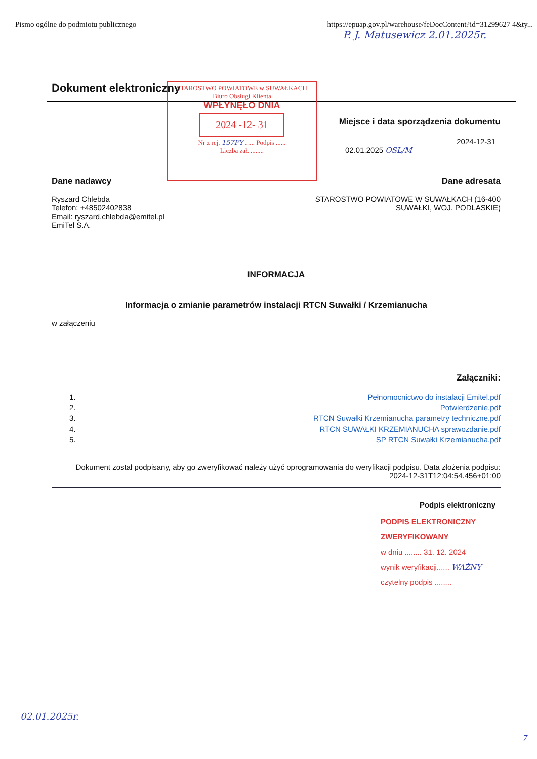Pismo ogólne do podmiotu publicznego https://epuap.gov.pl/warehouse/feDocContent?id=31299627 4&ty...
P. J. Matusewicz 2.01.2025r.
Dokument elektroniczny
STAROSTWO POWIATOWE w SUWAŁKACH
Biuro Obsługi Klienta
WPŁYNĘŁO DNIA
2024 -12- 31
Nr z rej. 157FY ...... Podpis ......
Liczba zał. ........
Miejsce i data sporządzenia dokumentu
2024-12-31
02.01.2025 OSL/M
Dane nadawcy
Ryszard Chlebda
Telefon: +48502402838
Email: ryszard.chlebda@emitel.pl
EmiTel S.A.
Dane adresata
STAROSTWO POWIATOWE W SUWAŁKACH (16-400
SUWAŁKI, WOJ. PODLASKIE)
INFORMACJA
Informacja o zmianie parametrów instalacji RTCN Suwałki / Krzemianucha
w załączeniu
Załączniki:
1. Pełnomocnictwo do instalacji Emitel.pdf
2. Potwierdzenie.pdf
3. RTCN Suwałki Krzemianucha parametry techniczne.pdf
4. RTCN SUWAŁKI KRZEMIANUCHA sprawozdanie.pdf
5. SP RTCN Suwałki Krzemianucha.pdf
Dokument został podpisany, aby go zweryfikować należy użyć oprogramowania do weryfikacji podpisu. Data złożenia podpisu:
2024-12-31T12:04:54.456+01:00
Podpis elektroniczny
PODPIS ELEKTRONICZNY ZWERYFIKOWANY
w dniu ........ 31. 12. 2024
wynik weryfikacji...... WAŻNY
czytelny podpis ........
02.01.2025r.
7